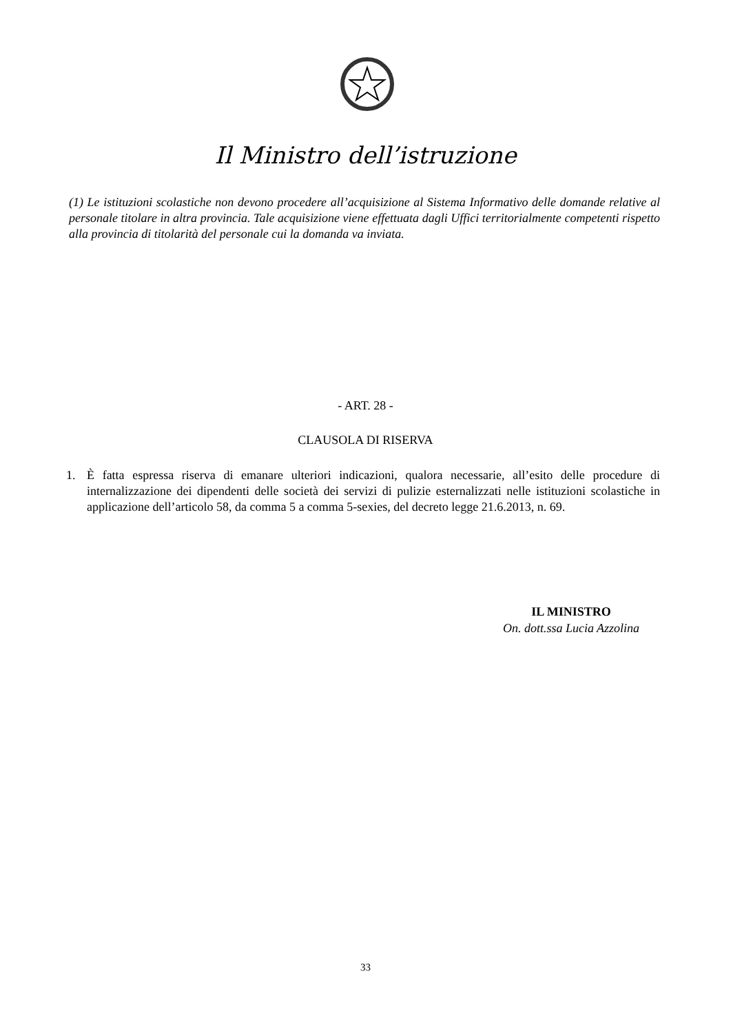Il Ministro dell’istruzione
(1) Le istituzioni scolastiche non devono procedere all’acquisizione al Sistema Informativo delle domande relative al personale titolare in altra provincia. Tale acquisizione viene effettuata dagli Uffici territorialmente competenti rispetto alla provincia di titolarità del personale cui la domanda va inviata.
- ART. 28 -
CLAUSOLA DI RISERVA
1. È fatta espressa riserva di emanare ulteriori indicazioni, qualora necessarie, all’esito delle procedure di internalizzazione dei dipendenti delle società dei servizi di pulizie esternalizzati nelle istituzioni scolastiche in applicazione dell’articolo 58, da comma 5 a comma 5-sexies, del decreto legge 21.6.2013, n. 69.
IL MINISTRO
On. dott.ssa Lucia Azzolina
33